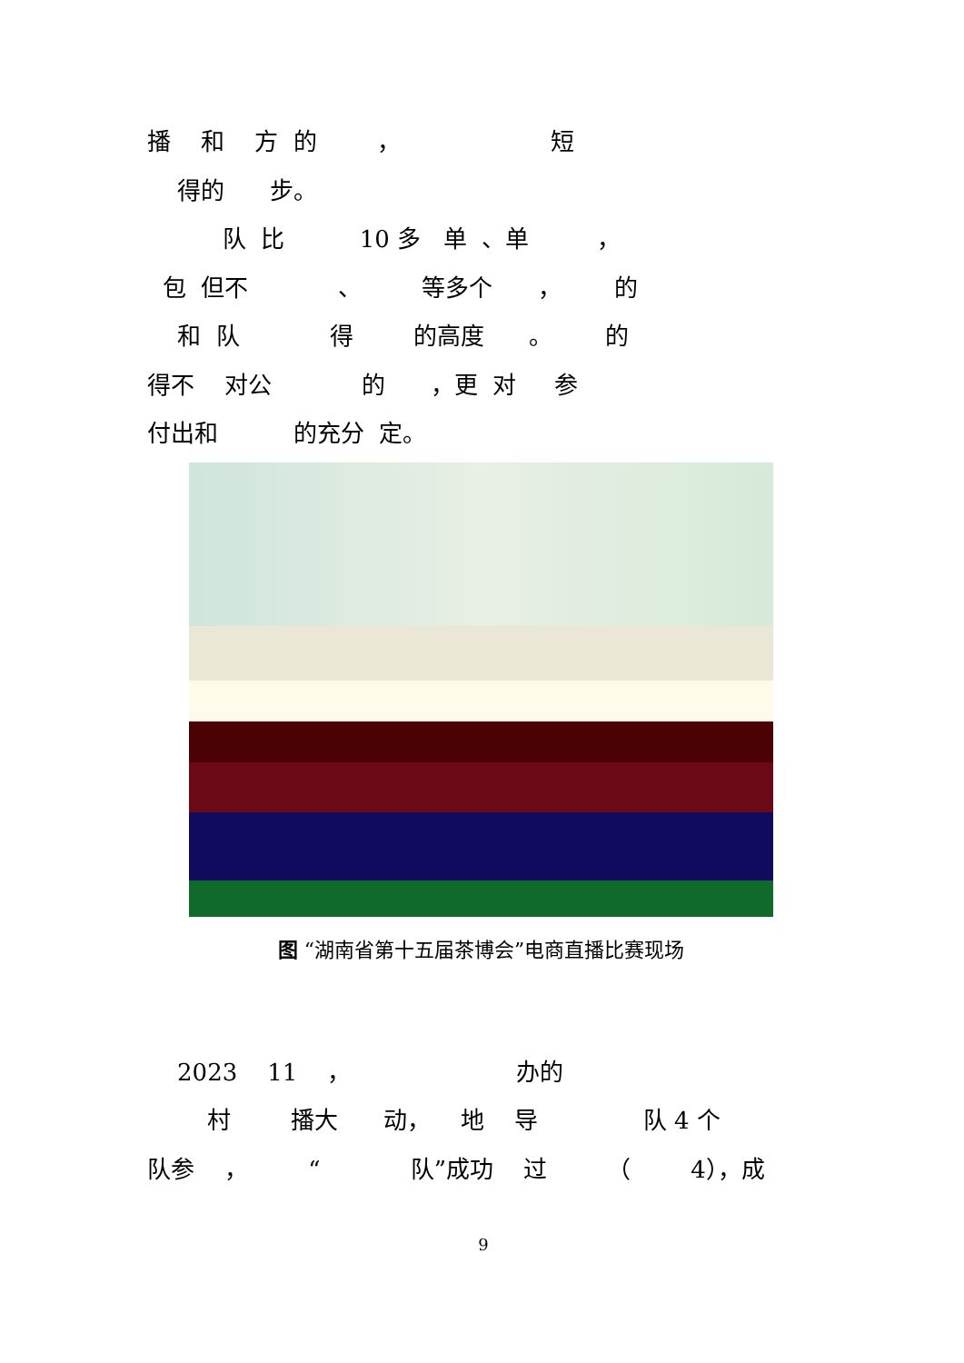播 和 方 的 ， 短
得的 步。
队 比 10 多 单 、单 ，
包 但不 、 等多个 ， 的
和 队 得 的高度 。 的
得不 对公 的 ，更 对 参
付出和 的充分 定。
图 “湖南省第十五届茶博会”电商直播比赛现场
2023 11 ， 办的
村 播大 动， 地 导 队 4 个
队参 ， “ 队”成功 过 （ 4），成
9